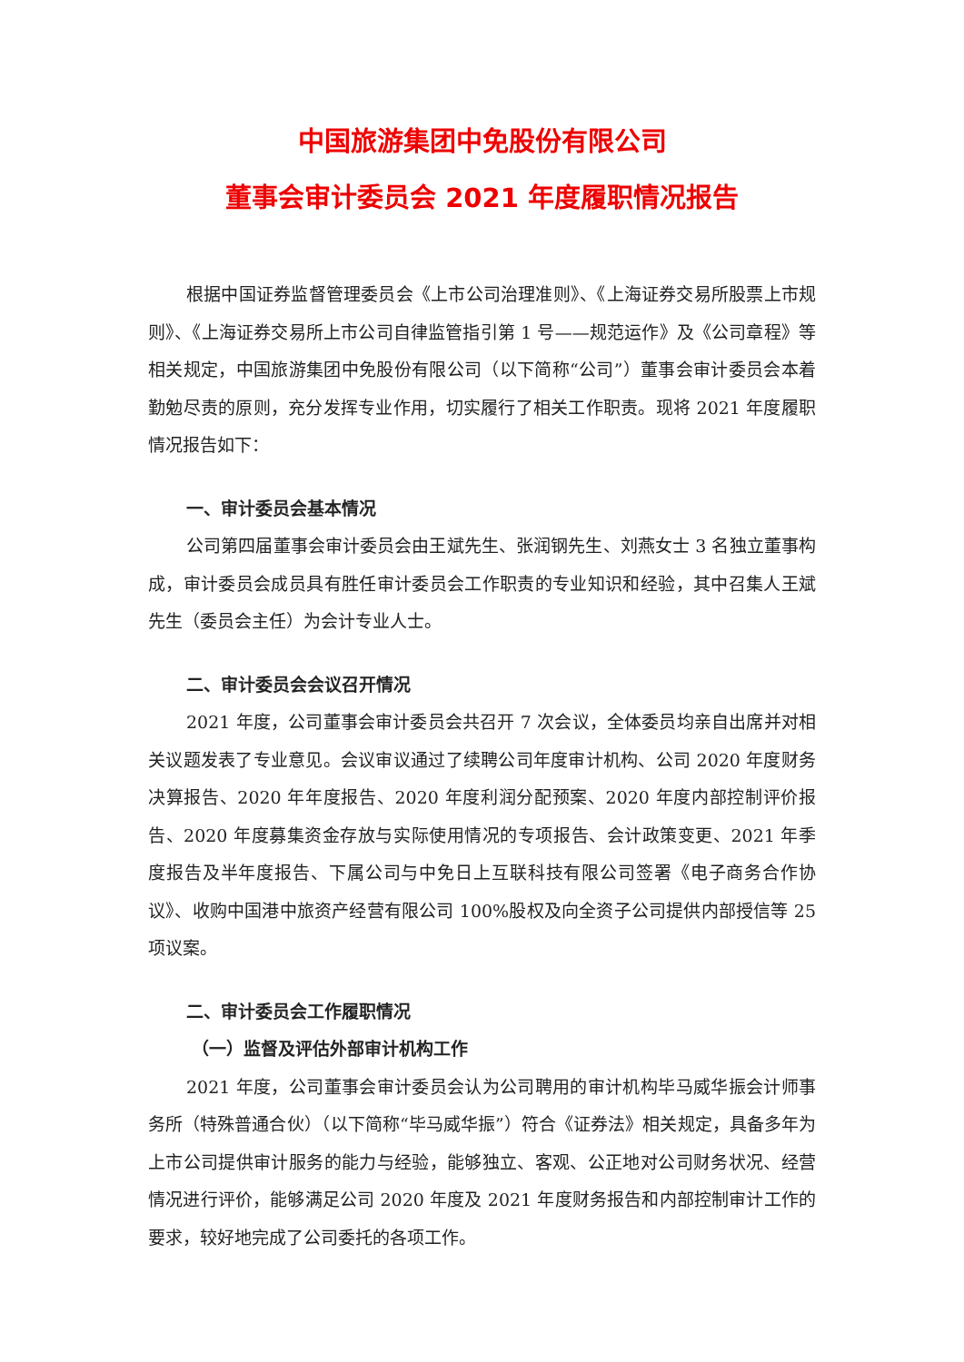中国旅游集团中免股份有限公司
董事会审计委员会 2021 年度履职情况报告
根据中国证券监督管理委员会《上市公司治理准则》、《上海证券交易所股票上市规则》、《上海证券交易所上市公司自律监管指引第 1 号——规范运作》及《公司章程》等相关规定，中国旅游集团中免股份有限公司（以下简称“公司”）董事会审计委员会本着勤勉尽责的原则，充分发挥专业作用，切实履行了相关工作职责。现将 2021 年度履职情况报告如下：
一、审计委员会基本情况
公司第四届董事会审计委员会由王斌先生、张润钢先生、刘燕女士 3 名独立董事构成，审计委员会成员具有胜任审计委员会工作职责的专业知识和经验，其中召集人王斌先生（委员会主任）为会计专业人士。
二、审计委员会会议召开情况
2021 年度，公司董事会审计委员会共召开 7 次会议，全体委员均亲自出席并对相关议题发表了专业意见。会议审议通过了续聘公司年度审计机构、公司 2020 年度财务决算报告、2020 年年度报告、2020 年度利润分配预案、2020 年度内部控制评价报告、2020 年度募集资金存放与实际使用情况的专项报告、会计政策变更、2021 年季度报告及半年度报告、下属公司与中免日上互联科技有限公司签署《电子商务合作协议》、收购中国港中旅资产经营有限公司 100%股权及向全资子公司提供内部授信等 25 项议案。
二、审计委员会工作履职情况
（一）监督及评估外部审计机构工作
2021 年度，公司董事会审计委员会认为公司聘用的审计机构毕马威华振会计师事务所（特殊普通合伙）（以下简称“毕马威华振”）符合《证券法》相关规定，具备多年为上市公司提供审计服务的能力与经验，能够独立、客观、公正地对公司财务状况、经营情况进行评价，能够满足公司 2020 年度及 2021 年度财务报告和内部控制审计工作的要求，较好地完成了公司委托的各项工作。